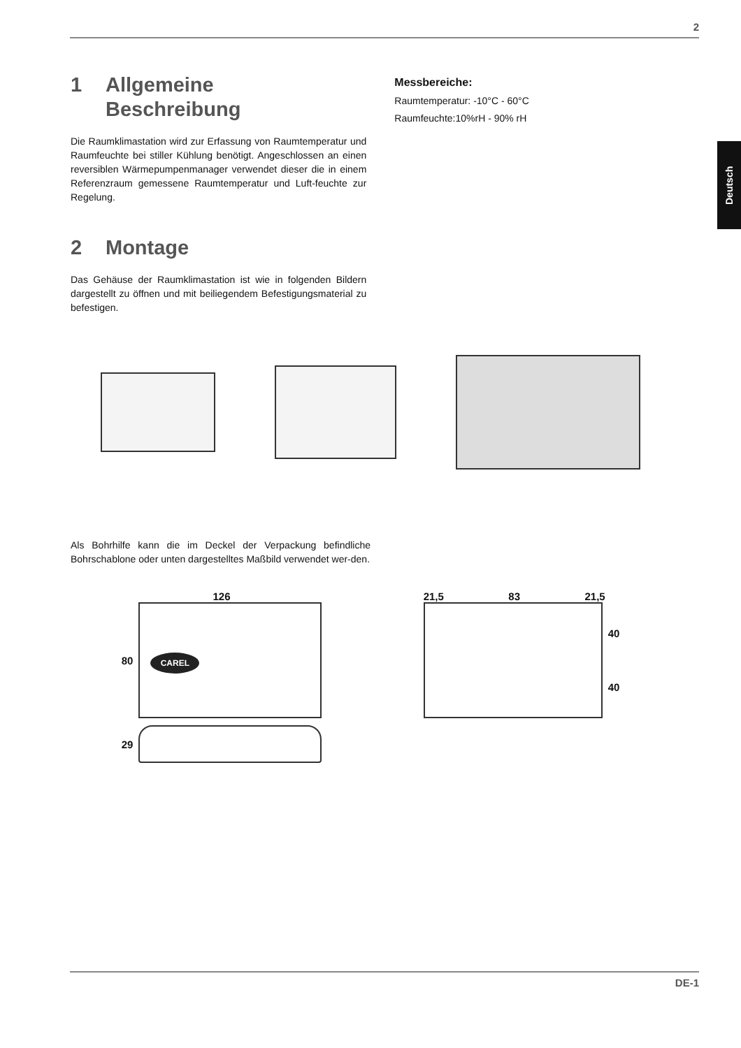2
Deutsch
1 Allgemeine
Beschreibung
Die Raumklimastation wird zur Erfassung von Raumtemperatur und Raumfeuchte bei stiller Kühlung benötigt. Angeschlossen an einen reversiblen Wärmepumpenmanager verwendet dieser die in einem Referenzraum gemessene Raumtemperatur und Luft-feuchte zur Regelung.
2 Montage
Das Gehäuse der Raumklimastation ist wie in folgenden Bildern dargestellt zu öffnen und mit beiliegendem Befestigungsmaterial zu befestigen.
Messbereiche:
Raumtemperatur: -10°C - 60°C
Raumfeuchte:10%rH - 90% rH
Als Bohrhilfe kann die im Deckel der Verpackung befindliche Bohrschablone oder unten dargestelltes Maßbild verwendet wer-den.
126
80
CAREL
29
21,5 83 21,5
40
40
DE-1